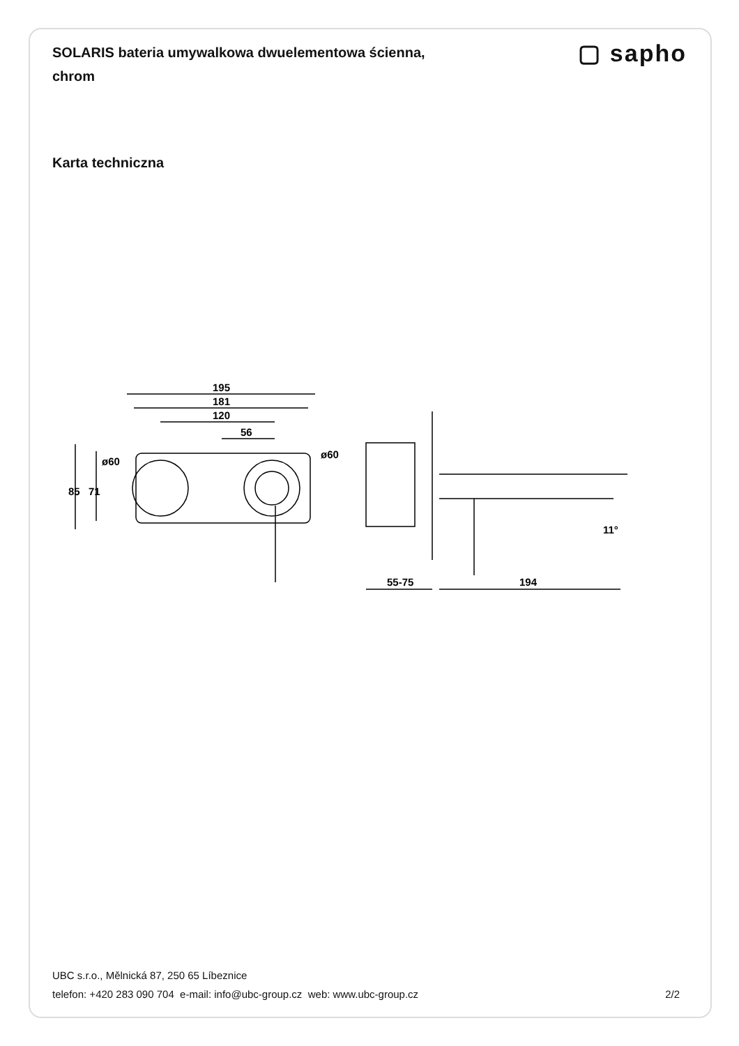SOLARIS bateria umywalkowa dwuelementowa ścienna, chrom
▢ sapho
Karta techniczna
195
181
120
56
ø60
ø60
85
71
55-75
194
11°
UBC s.r.o., Mělnická 87, 250 65 Líbeznice
telefon: +420 283 090 704 e-mail: info@ubc-group.cz web: www.ubc-group.cz
2/2